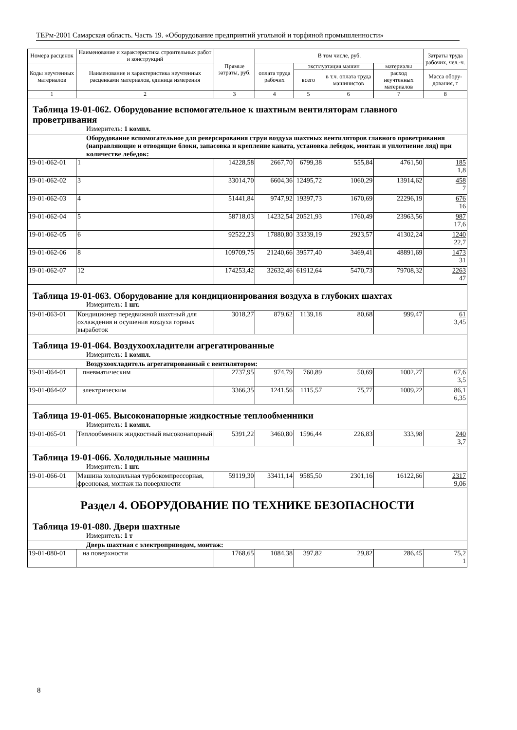ТЕРм-2001 Самарская область. Часть 19. «Оборудование предприятий угольной и торфяной промышленности»
| Номера расценок | Наименование и характеристика строительных работ и конструкций | Прямые затраты, руб. | В том числе, руб. | | | | Затраты труда рабочих, чел.-ч. |
| --- | --- | --- | --- | --- | --- | --- | --- |
| Коды неучтенных материалов | Наименование и характеристика неучтенных расценками материалов, единица измерения | | оплата труда рабочих | эксплуатация машин | | материалы | |
| | | | | всего | в т.ч. оплата труда машинистов | расход неучтенных материалов | |
| | | | | | | | Масса обору-дования, т |
| 1 | 2 | 3 | 4 | 5 | 6 | 7 | 8 |
| Таблица 19-01-062. Оборудование вспомогательное к шахтным вентиляторам главного проветривания Измеритель: 1 компл. | | | | | | | |
| Оборудование вспомогательное для реверсирования струи воздуха шахтных вентиляторов главного проветривания (направляющие и отводящие блоки, запасовка и крепление каната, установка лебедок, монтаж и уплотнение ляд) при количестве лебедок: | | | | | | | |
| 19-01-062-01 | 1 | 14228,58 | 2667,70 | 6799,38 | 555,84 | 4761,50 | 185 1,8 |
| 19-01-062-02 | 3 | 33014,70 | 6604,36 | 12495,72 | 1060,29 | 13914,62 | 458 7 |
| 19-01-062-03 | 4 | 51441,84 | 9747,92 | 19397,73 | 1670,69 | 22296,19 | 676 16 |
| 19-01-062-04 | 5 | 58718,03 | 14232,54 | 20521,93 | 1760,49 | 23963,56 | 987 17,6 |
| 19-01-062-05 | 6 | 92522,23 | 17880,80 | 33339,19 | 2923,57 | 41302,24 | 1240 22,7 |
| 19-01-062-06 | 8 | 109709,75 | 21240,66 | 39577,40 | 3469,41 | 48891,69 | 1473 31 |
| 19-01-062-07 | 12 | 174253,42 | 32632,46 | 61912,64 | 5470,73 | 79708,32 | 2263 47 |
| Таблица 19-01-063. Оборудование для кондиционирования воздуха в глубоких шахтах Измеритель: 1 шт. | | | | | | | |
| 19-01-063-01 | Кондиционер передвижной шахтный для охлаждения и осушения воздуха горных выработок | 3018,27 | 879,62 | 1139,18 | 80,68 | 999,47 | 61 3,45 |
| Таблица 19-01-064. Воздухоохладители агрегатированные Измеритель: 1 компл. | | | | | | | |
| Воздухоохладитель агрегатированный с вентилятором: | | | | | | | |
| 19-01-064-01 | пневматическим | 2737,95 | 974,79 | 760,89 | 50,69 | 1002,27 | 67,6 3,5 |
| 19-01-064-02 | электрическим | 3366,35 | 1241,56 | 1115,57 | 75,77 | 1009,22 | 86,1 6,35 |
| Таблица 19-01-065. Высоконапорные жидкостные теплообменники Измеритель: 1 компл. | | | | | | | |
| 19-01-065-01 | Теплообменник жидкостный высоконапорный | 5391,22 | 3460,80 | 1596,44 | 226,83 | 333,98 | 240 3,7 |
| Таблица 19-01-066. Холодильные машины Измеритель: 1 шт. | | | | | | | |
| 19-01-066-01 | Машина холодильная турбокомпрессорная, фреоновая, монтаж на поверхности | 59119,30 | 33411,14 | 9585,50 | 2301,16 | 16122,66 | 2317 9,06 |
| Раздел 4. ОБОРУДОВАНИЕ ПО ТЕХНИКЕ БЕЗОПАСНОСТИ Таблица 19-01-080. Двери шахтные Измеритель: 1 т | | | | | | | |
| Дверь шахтная с электроприводом, монтаж: | | | | | | | |
| 19-01-080-01 | на поверхности | 1768,65 | 1084,38 | 397,82 | 29,82 | 286,45 | 75,2 1 |
8